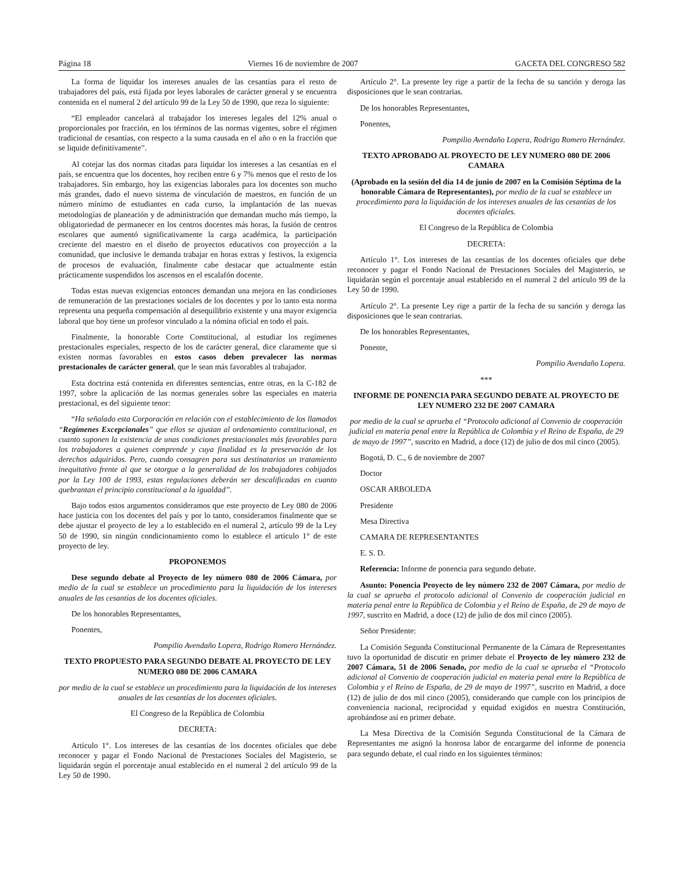Página 18 Viernes 16 de noviembre de 2007 GACETA DEL CONGRESO 582
La forma de liquidar los intereses anuales de las cesantías para el resto de trabajadores del país, está fijada por leyes laborales de carácter general y se encuentra contenida en el numeral 2 del artículo 99 de la Ley 50 de 1990, que reza lo siguiente:
“El empleador cancelará al trabajador los intereses legales del 12% anual o proporcionales por fracción, en los términos de las normas vigentes, sobre el régimen tradicional de cesantías, con respecto a la suma causada en el año o en la fracción que se liquide definitivamente”.
Al cotejar las dos normas citadas para liquidar los intereses a las cesantías en el país, se encuentra que los docentes, hoy reciben entre 6 y 7% menos que el resto de los trabajadores. Sin embargo, hoy las exigencias laborales para los docentes son mucho más grandes, dado el nuevo sistema de vinculación de maestros, en función de un número mínimo de estudiantes en cada curso, la implantación de las nuevas metodologías de planeación y de administración que demandan mucho más tiempo, la obligatoriedad de permanecer en los centros docentes más horas, la fusión de centros escolares que aumentó significativamente la carga académica, la participación creciente del maestro en el diseño de proyectos educativos con proyección a la comunidad, que inclusive le demanda trabajar en horas extras y festivos, la exigencia de procesos de evaluación, finalmente cabe destacar que actualmente están prácticamente suspendidos los ascensos en el escalafón docente.
Todas estas nuevas exigencias entonces demandan una mejora en las condiciones de remuneración de las prestaciones sociales de los docentes y por lo tanto esta norma representa una pequeña compensación al desequilibrio existente y una mayor exigencia laboral que hoy tiene un profesor vinculado a la nómina oficial en todo el país.
Finalmente, la honorable Corte Constitucional, al estudiar los regímenes prestacionales especiales, respecto de los de carácter general, dice claramente que si existen normas favorables en estos casos deben prevalecer las normas prestacionales de carácter general, que le sean más favorables al trabajador.
Esta doctrina está contenida en diferentes sentencias, entre otras, en la C-182 de 1997, sobre la aplicación de las normas generales sobre las especiales en materia prestacional, es del siguiente tenor:
“Ha señalado esta Corporación en relación con el establecimiento de los llamados “Regímenes Excepcionales” que ellos se ajustan al ordenamiento constitucional, en cuanto suponen la existencia de unas condiciones prestacionales más favorables para los trabajadores a quienes comprende y cuya finalidad es la preservación de los derechos adquiridos. Pero, cuando consagren para sus destinatarios un tratamiento inequitativo frente al que se otorgue a la generalidad de los trabajadores cobijados por la Ley 100 de 1993, estas regulaciones deberán ser descalificadas en cuanto quebrantan el principio constitucional a la igualdad”.
Bajo todos estos argumentos consideramos que este proyecto de Ley 080 de 2006 hace justicia con los docentes del país y por lo tanto, consideramos finalmente que se debe ajustar el proyecto de ley a lo establecido en el numeral 2, artículo 99 de la Ley 50 de 1990, sin ningún condicionamiento como lo establece el artículo 1° de este proyecto de ley.
PROPONEMOS
Dese segundo debate al Proyecto de ley número 080 de 2006 Cámara, por medio de la cual se establece un procedimiento para la liquidación de los intereses anuales de las cesantías de los docentes oficiales.
De los honorables Representantes,
Ponentes,
Pompilio Avendaño Lopera, Rodrigo Romero Hernández.
TEXTO PROPUESTO PARA SEGUNDO DEBATE AL PROYECTO DE LEY NUMERO 080 DE 2006 CAMARA
por medio de la cual se establece un procedimiento para la liquidación de los intereses anuales de las cesantías de los docentes oficiales.
El Congreso de la República de Colombia
DECRETA:
Artículo 1°. Los intereses de las cesantías de los docentes oficiales que debe reconocer y pagar el Fondo Nacional de Prestaciones Sociales del Magisterio, se liquidarán según el porcentaje anual establecido en el numeral 2 del artículo 99 de la Ley 50 de 1990.
Artículo 2°. La presente ley rige a partir de la fecha de su sanción y deroga las disposiciones que le sean contrarias.
De los honorables Representantes,
Ponentes,
Pompilio Avendaño Lopera, Rodrigo Romero Hernández.
TEXTO APROBADO AL PROYECTO DE LEY NUMERO 080 DE 2006 CAMARA
(Aprobado en la sesión del día 14 de junio de 2007 en la Comisión Séptima de la honorable Cámara de Representantes), por medio de la cual se establece un procedimiento para la liquidación de los intereses anuales de las cesantías de los docentes oficiales.
El Congreso de la República de Colombia
DECRETA:
Artículo 1°. Los intereses de las cesantías de los docentes oficiales que debe reconocer y pagar el Fondo Nacional de Prestaciones Sociales del Magisterio, se liquidarán según el porcentaje anual establecido en el numeral 2 del artículo 99 de la Ley 50 de 1990.
Artículo 2°. La presente Ley rige a partir de la fecha de su sanción y deroga las disposiciones que le sean contrarias.
De los honorables Representantes,
Ponente,
Pompilio Avendaño Lopera.
***
INFORME DE PONENCIA PARA SEGUNDO DEBATE AL PROYECTO DE LEY NUMERO 232 DE 2007 CAMARA
por medio de la cual se aprueba el “Protocolo adicional al Convenio de cooperación judicial en materia penal entre la República de Colombia y el Reino de España, de 29 de mayo de 1997”, suscrito en Madrid, a doce (12) de julio de dos mil cinco (2005).
Bogotá, D. C., 6 de noviembre de 2007
Doctor
OSCAR ARBOLEDA
Presidente
Mesa Directiva
CAMARA DE REPRESENTANTES
E. S. D.
Referencia: Informe de ponencia para segundo debate.
Asunto: Ponencia Proyecto de ley número 232 de 2007 Cámara, por medio de la cual se aprueba el protocolo adicional al Convenio de cooperación judicial en materia penal entre la República de Colombia y el Reino de España, de 29 de mayo de 1997, suscrito en Madrid, a doce (12) de julio de dos mil cinco (2005).
Señor Presidente:
La Comisión Segunda Constitucional Permanente de la Cámara de Representantes tuvo la oportunidad de discutir en primer debate el Proyecto de ley número 232 de 2007 Cámara, 51 de 2006 Senado, por medio de la cual se aprueba el “Protocolo adicional al Convenio de cooperación judicial en materia penal entre la República de Colombia y el Reino de España, de 29 de mayo de 1997”, suscrito en Madrid, a doce (12) de julio de dos mil cinco (2005), considerando que cumple con los principios de conveniencia nacional, reciprocidad y equidad exigidos en nuestra Constitución, aprobándose así en primer debate.
La Mesa Directiva de la Comisión Segunda Constitucional de la Cámara de Representantes me asignó la honrosa labor de encargarme del informe de ponencia para segundo debate, el cual rindo en los siguientes términos: